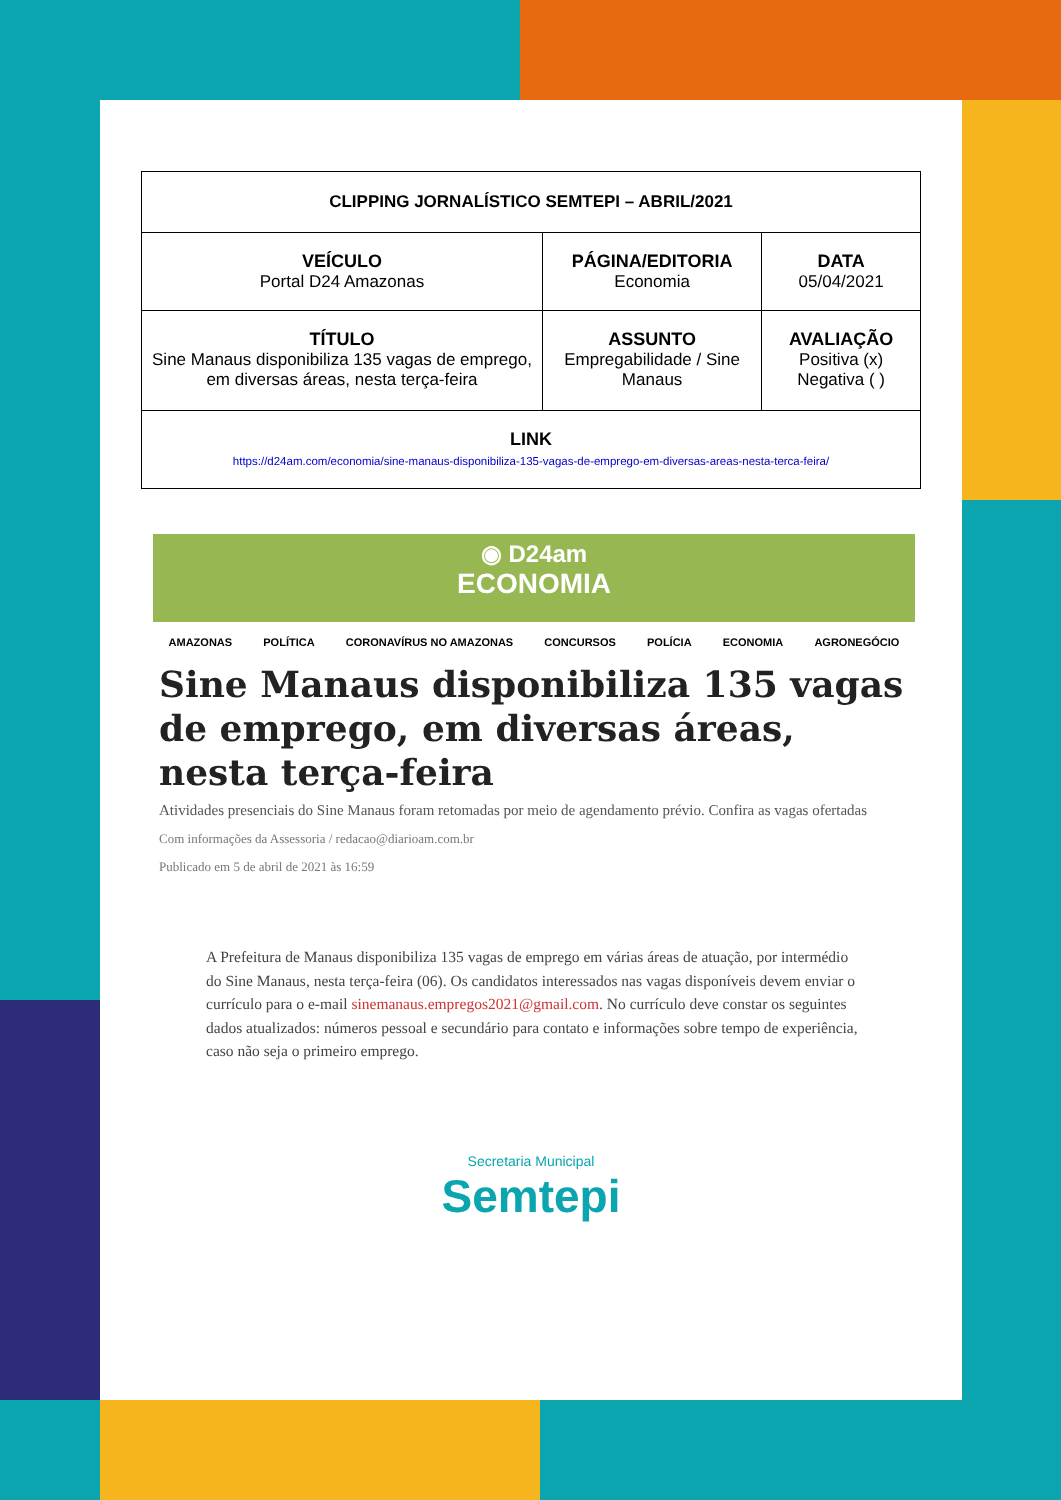| CLIPPING JORNALÍSTICO SEMTEPI – ABRIL/2021 | | |
| --- | --- | --- |
| VEÍCULO Portal D24 Amazonas | PÁGINA/EDITORIA Economia | DATA 05/04/2021 |
| TÍTULO Sine Manaus disponibiliza 135 vagas de emprego, em diversas áreas, nesta terça-feira | ASSUNTO Empregabilidade / Sine Manaus | AVALIAÇÃO Positiva (x) Negativa ( ) |
| LINK https://d24am.com/economia/sine-manaus-disponibiliza-135-vagas-de-emprego-em-diversas-areas-nesta-terca-feira/ | | |
◉ D24am
ECONOMIA
AMAZONAS POLÍTICA CORONAVÍRUS NO AMAZONAS CONCURSOS POLÍCIA ECONOMIA AGRONEGÓCIO
Sine Manaus disponibiliza 135 vagas de emprego, em diversas áreas, nesta terça-feira
Atividades presenciais do Sine Manaus foram retomadas por meio de agendamento prévio. Confira as vagas ofertadas
Com informações da Assessoria / redacao@diarioam.com.br
Publicado em 5 de abril de 2021 às 16:59
A Prefeitura de Manaus disponibiliza 135 vagas de emprego em várias áreas de atuação, por intermédio do Sine Manaus, nesta terça-feira (06). Os candidatos interessados nas vagas disponíveis devem enviar o currículo para o e-mail sinemanaus.empregos2021@gmail.com. No currículo deve constar os seguintes dados atualizados: números pessoal e secundário para contato e informações sobre tempo de experiência, caso não seja o primeiro emprego.
Secretaria Municipal
Semtepi